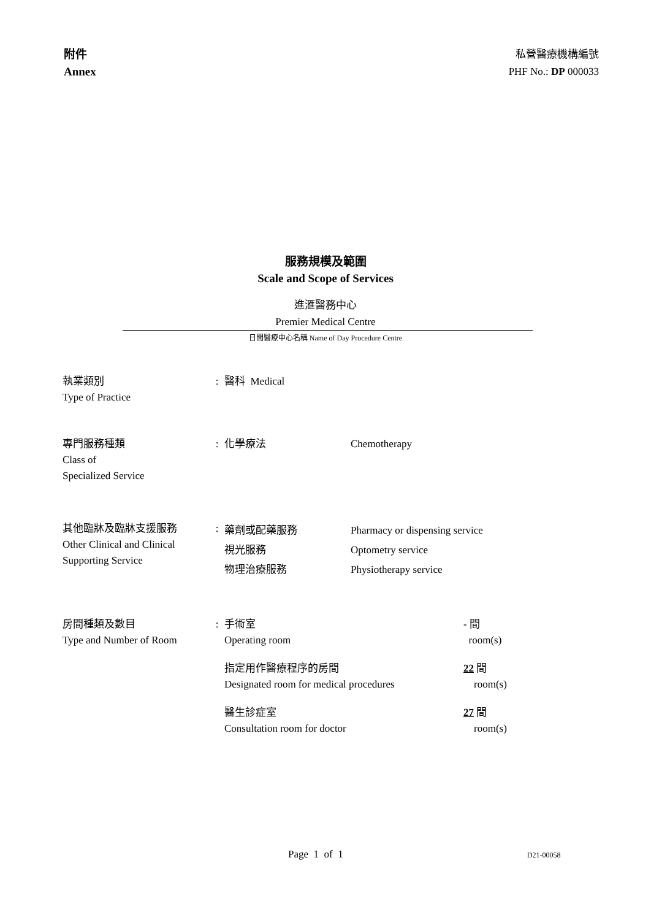附件
Annex
私營醫療機構編號
PHF No.: DP 000033
服務規模及範圍
Scale and Scope of Services
進滙醫務中心
Premier Medical Centre
日間醫療中心名稱 Name of Day Procedure Centre
| 執業類別 Type of Practice | : | 醫科 Medical | | |
| 專門服務種類 Class of Specialized Service | : | 化學療法 | Chemotherapy | |
| 其他臨牀及臨牀支援服務 Other Clinical and Clinical Supporting Service | : | 藥劑或配藥服務 視光服務 物理治療服務 | Pharmacy or dispensing service Optometry service Physiotherapy service | |
| 房間種類及數目 Type and Number of Room | : | 手術室 Operating room | | - 間 room(s) |
| | | 指定用作醫療程序的房間 Designated room for medical procedures | | 22 間 room(s) |
| | | 醫生診症室 Consultation room for doctor | | 27 間 room(s) |
Page 1 of 1 D21-00058